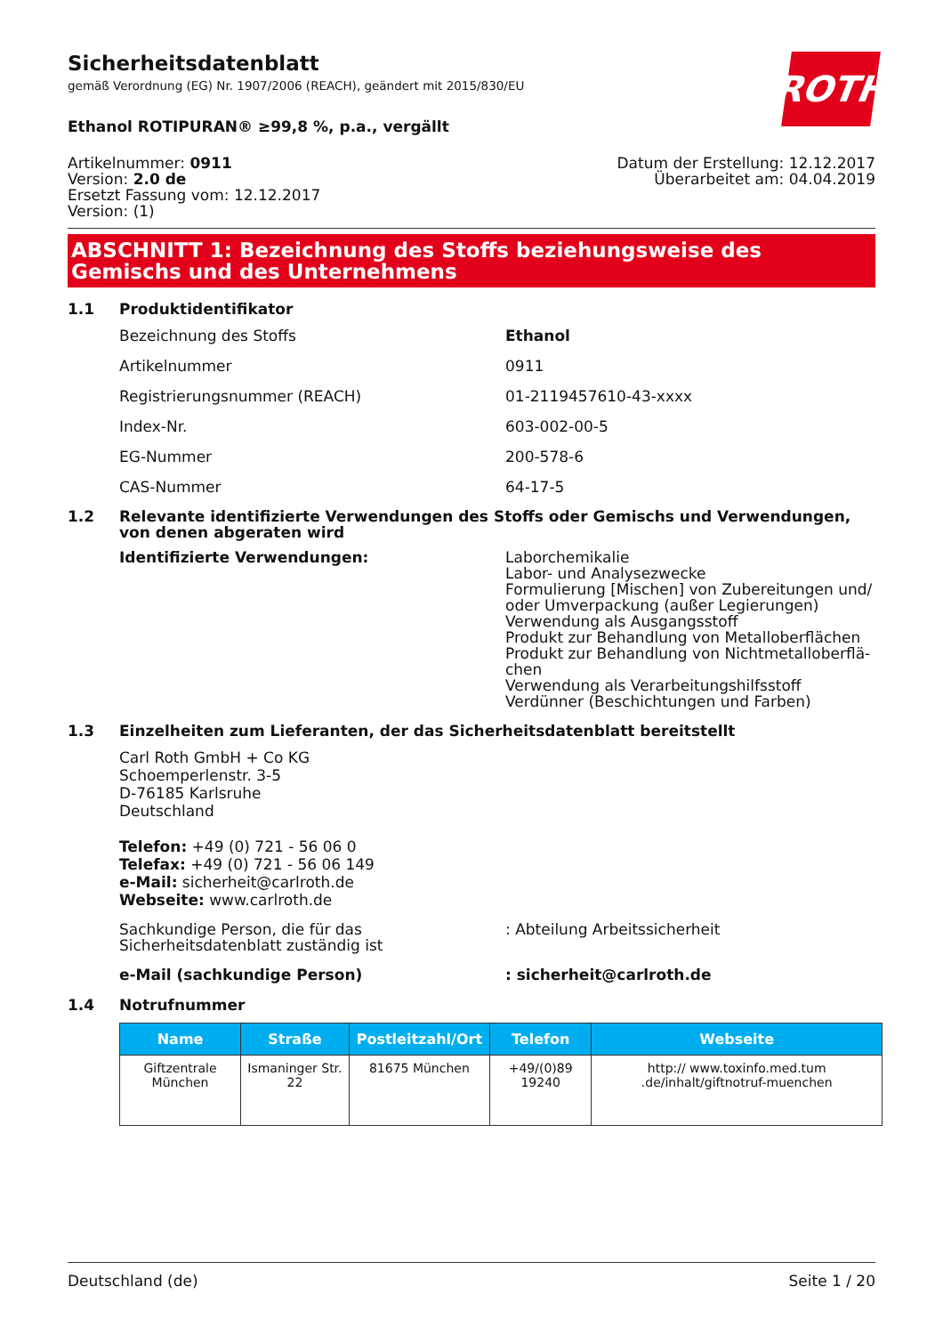ROTH
Sicherheitsdatenblatt
gemäß Verordnung (EG) Nr. 1907/2006 (REACH), geändert mit 2015/830/EU
Ethanol ROTIPURAN® ≥99,8 %, p.a., vergällt
Artikelnummer: 0911
Version: 2.0 de
Ersetzt Fassung vom: 12.12.2017
Version: (1)
Datum der Erstellung: 12.12.2017
Überarbeitet am: 04.04.2019
ABSCHNITT 1: Bezeichnung des Stoffs beziehungsweise des Gemischs und des Unternehmens
1.1 Produktidentifikator
Bezeichnung des Stoffs Ethanol
Artikelnummer 0911
Registrierungsnummer (REACH) 01-2119457610-43-xxxx
Index-Nr. 603-002-00-5
EG-Nummer 200-578-6
CAS-Nummer 64-17-5
1.2 Relevante identifizierte Verwendungen des Stoffs oder Gemischs und Verwendungen, von denen abgeraten wird
Identifizierte Verwendungen: Laborchemikalie
Labor- und Analysezwecke
Formulierung [Mischen] von Zubereitungen und/ oder Umverpackung (außer Legierungen)
Verwendung als Ausgangsstoff
Produkt zur Behandlung von Metalloberflächen
Produkt zur Behandlung von Nichtmetalloberflä-chen
Verwendung als Verarbeitungshilfsstoff
Verdünner (Beschichtungen und Farben)
1.3 Einzelheiten zum Lieferanten, der das Sicherheitsdatenblatt bereitstellt
Carl Roth GmbH + Co KG
Schoemperlenstr. 3-5
D-76185 Karlsruhe
Deutschland
Telefon: +49 (0) 721 - 56 06 0
Telefax: +49 (0) 721 - 56 06 149
e-Mail: sicherheit@carlroth.de
Webseite: www.carlroth.de
Sachkundige Person, die für das Sicherheitsdatenblatt zuständig ist
: Abteilung Arbeitssicherheit
e-Mail (sachkundige Person) : sicherheit@carlroth.de
1.4 Notrufnummer
| Name | Straße | Postleitzahl/Ort | Telefon | Webseite |
| --- | --- | --- | --- | --- |
| Giftzentrale München | Ismaninger Str. 22 | 81675 München | +49/(0)89 19240 | http:// www.toxinfo.med.tum .de/inhalt/giftnotruf-muenchen |
Deutschland (de) Seite 1 / 20